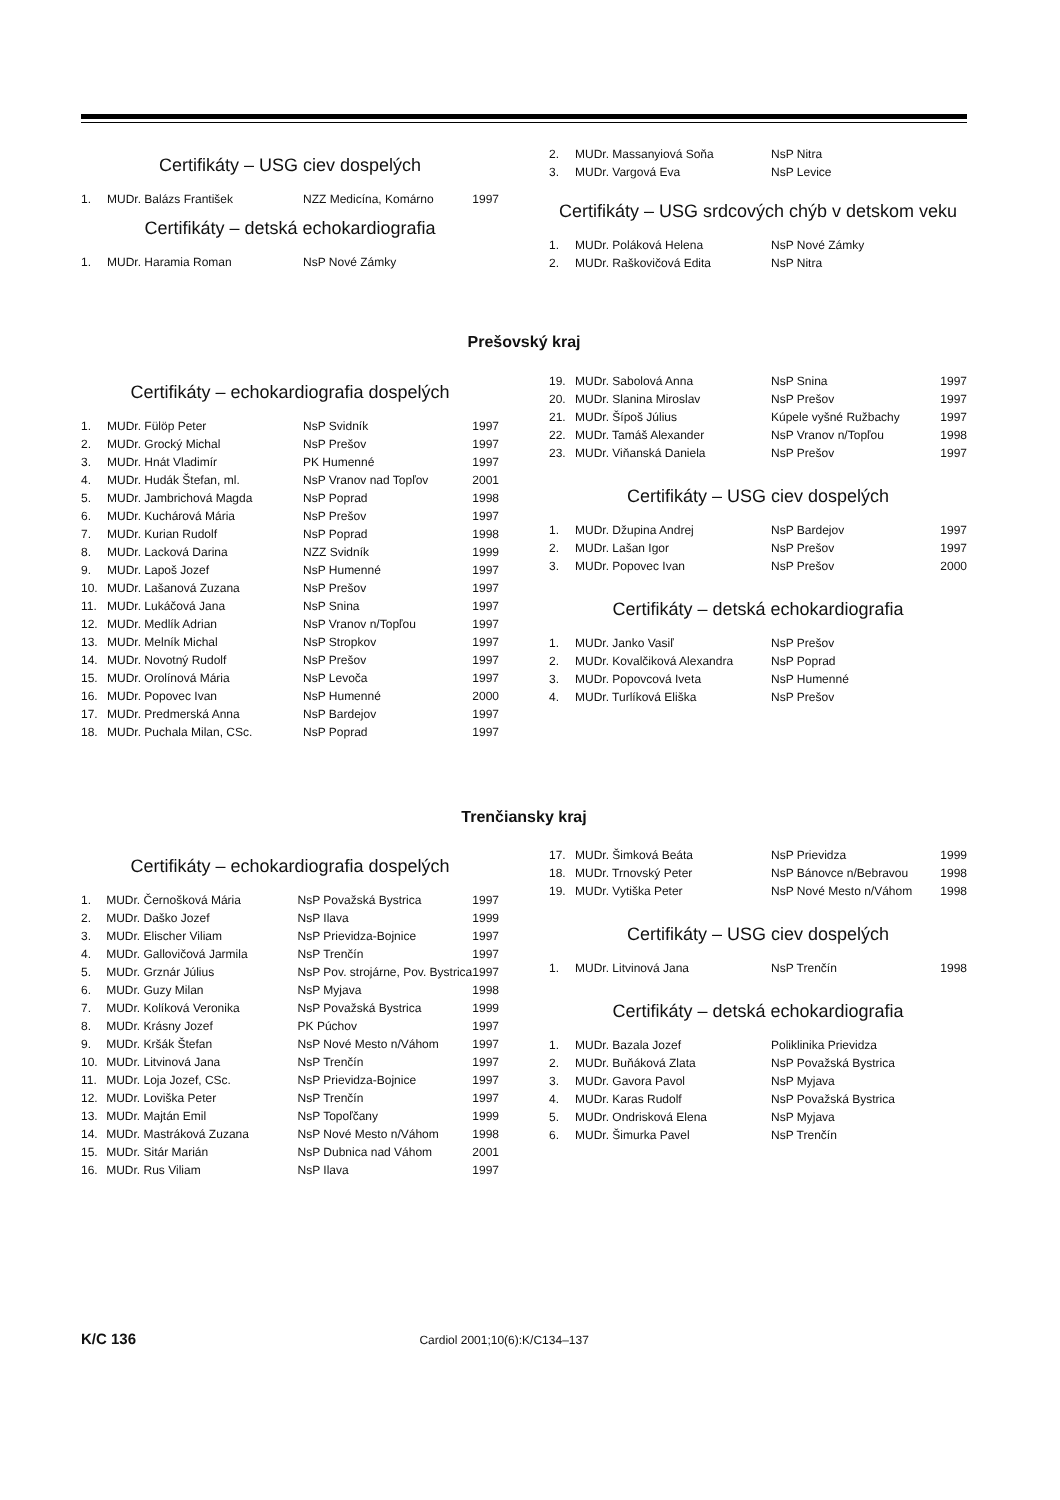Certifikáty – USG ciev dospelých
| 1. | MUDr. Balázs František | NZZ Medicína, Komárno | 1997 |
Certifikáty – detská echokardiografia
| 1. | MUDr. Haramia Roman | NsP Nové Zámky | |
| 2. | MUDr. Massanyiová Soňa | NsP Nitra |
| 3. | MUDr. Vargová Eva | NsP Levice |
Certifikáty – USG srdcových chýb v detskom veku
| 1. | MUDr. Poláková Helena | NsP Nové Zámky |
| 2. | MUDr. Raškovičová Edita | NsP Nitra |
Prešovský kraj
Certifikáty – echokardiografia dospelých
| 1. | MUDr. Fülöp Peter | NsP Svidník | 1997 |
| 2. | MUDr. Grocký Michal | NsP Prešov | 1997 |
| 3. | MUDr. Hnát Vladimír | PK Humenné | 1997 |
| 4. | MUDr. Hudák Štefan, ml. | NsP Vranov nad Topľov | 2001 |
| 5. | MUDr. Jambrichová Magda | NsP Poprad | 1998 |
| 6. | MUDr. Kuchárová Mária | NsP Prešov | 1997 |
| 7. | MUDr. Kurian Rudolf | NsP Poprad | 1998 |
| 8. | MUDr. Lacková Darina | NZZ Svidník | 1999 |
| 9. | MUDr. Lapoš Jozef | NsP Humenné | 1997 |
| 10. | MUDr. Lašanová Zuzana | NsP Prešov | 1997 |
| 11. | MUDr. Lukáčová Jana | NsP Snina | 1997 |
| 12. | MUDr. Medlík Adrian | NsP Vranov n/Topľou | 1997 |
| 13. | MUDr. Melník Michal | NsP Stropkov | 1997 |
| 14. | MUDr. Novotný Rudolf | NsP Prešov | 1997 |
| 15. | MUDr. Orolínová Mária | NsP Levoča | 1997 |
| 16. | MUDr. Popovec Ivan | NsP Humenné | 2000 |
| 17. | MUDr. Predmerská Anna | NsP Bardejov | 1997 |
| 18. | MUDr. Puchala Milan, CSc. | NsP Poprad | 1997 |
| 19. | MUDr. Sabolová Anna | NsP Snina | 1997 |
| 20. | MUDr. Slanina Miroslav | NsP Prešov | 1997 |
| 21. | MUDr. Šípoš Július | Kúpele vyšné Ružbachy | 1997 |
| 22. | MUDr. Tamáš Alexander | NsP Vranov n/Topľou | 1998 |
| 23. | MUDr. Viňanská Daniela | NsP Prešov | 1997 |
Certifikáty – USG ciev dospelých
| 1. | MUDr. Džupina Andrej | NsP Bardejov | 1997 |
| 2. | MUDr. Lašan Igor | NsP Prešov | 1997 |
| 3. | MUDr. Popovec Ivan | NsP Prešov | 2000 |
Certifikáty – detská echokardiografia
| 1. | MUDr. Janko Vasiľ | NsP Prešov |
| 2. | MUDr. Kovalčiková Alexandra | NsP Poprad |
| 3. | MUDr. Popovcová Iveta | NsP Humenné |
| 4. | MUDr. Turlíková Eliška | NsP Prešov |
Trenčiansky kraj
Certifikáty – echokardiografia dospelých
| 1. | MUDr. Černošková Mária | NsP Považská Bystrica | 1997 |
| 2. | MUDr. Daško Jozef | NsP Ilava | 1999 |
| 3. | MUDr. Elischer Viliam | NsP Prievidza-Bojnice | 1997 |
| 4. | MUDr. Gallovičová Jarmila | NsP Trenčín | 1997 |
| 5. | MUDr. Grznár Július | NsP Pov. strojárne, Pov. Bystrica | 1997 |
| 6. | MUDr. Guzy Milan | NsP Myjava | 1998 |
| 7. | MUDr. Kolíková Veronika | NsP Považská Bystrica | 1999 |
| 8. | MUDr. Krásny Jozef | PK Púchov | 1997 |
| 9. | MUDr. Kršák Štefan | NsP Nové Mesto n/Váhom | 1997 |
| 10. | MUDr. Litvinová Jana | NsP Trenčín | 1997 |
| 11. | MUDr. Loja Jozef, CSc. | NsP Prievidza-Bojnice | 1997 |
| 12. | MUDr. Loviška Peter | NsP Trenčín | 1997 |
| 13. | MUDr. Majtán Emil | NsP Topoľčany | 1999 |
| 14. | MUDr. Mastráková Zuzana | NsP Nové Mesto n/Váhom | 1998 |
| 15. | MUDr. Sitár Marián | NsP Dubnica nad Váhom | 2001 |
| 16. | MUDr. Rus Viliam | NsP Ilava | 1997 |
| 17. | MUDr. Šimková Beáta | NsP Prievidza | 1999 |
| 18. | MUDr. Trnovský Peter | NsP Bánovce n/Bebravou | 1998 |
| 19. | MUDr. Vytiška Peter | NsP Nové Mesto n/Váhom | 1998 |
Certifikáty – USG ciev dospelých
| 1. | MUDr. Litvinová Jana | NsP Trenčín | 1998 |
Certifikáty – detská echokardiografia
| 1. | MUDr. Bazala Jozef | Poliklinika Prievidza |
| 2. | MUDr. Buňáková Zlata | NsP Považská Bystrica |
| 3. | MUDr. Gavora Pavol | NsP Myjava |
| 4. | MUDr. Karas Rudolf | NsP Považská Bystrica |
| 5. | MUDr. Ondrisková Elena | NsP Myjava |
| 6. | MUDr. Šimurka Pavel | NsP Trenčín |
K/C 136 Cardiol 2001;10(6):K/C134–137